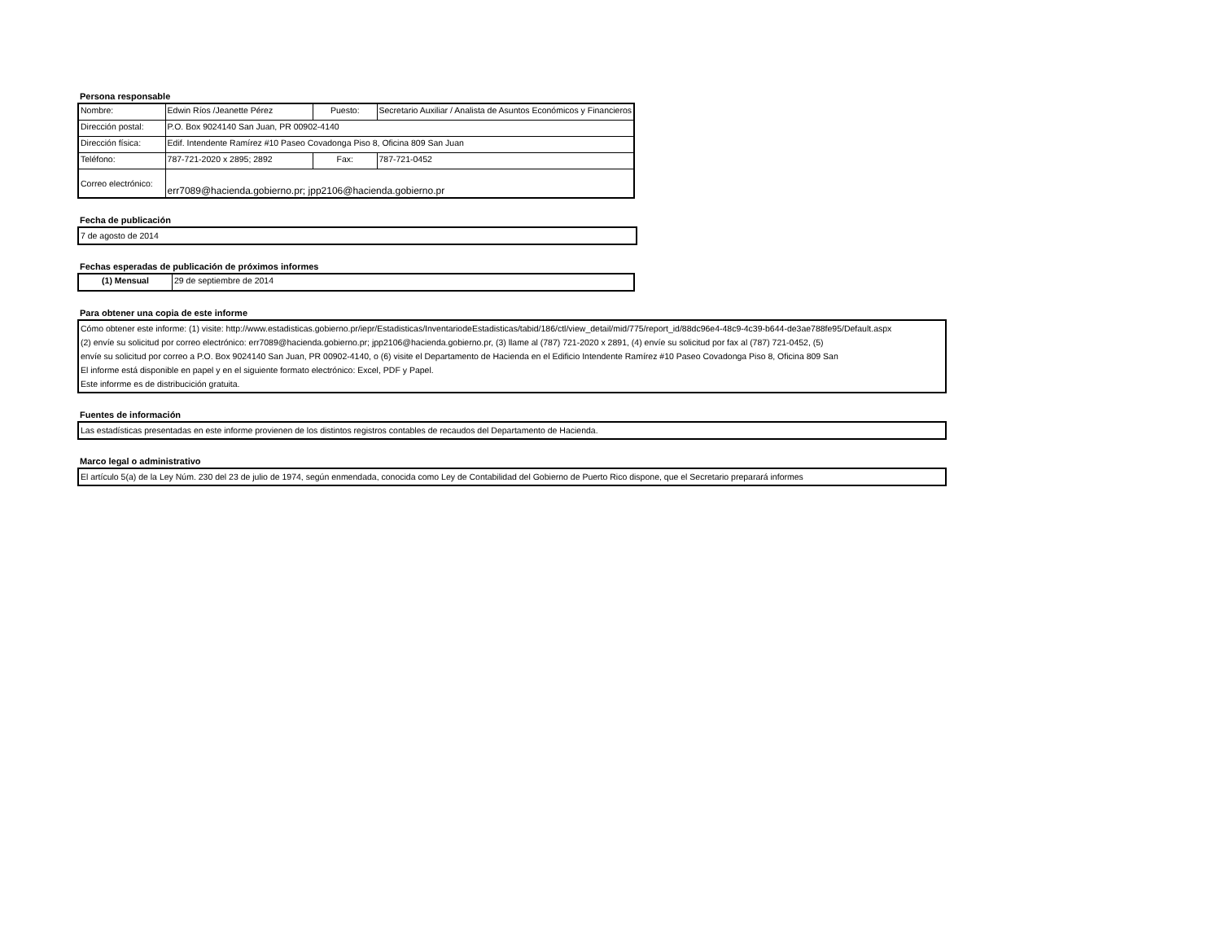Persona responsable
| Nombre: | Edwin Ríos /Jeanette Pérez | Puesto: | Secretario Auxiliar / Analista de Asuntos Económicos y Financieros |
| Dirección postal: | P.O. Box 9024140 San Juan, PR 00902-4140 | | |
| Dirección física: | Edif. Intendente Ramírez #10 Paseo Covadonga Piso 8, Oficina 809 San Juan | | |
| Teléfono: | 787-721-2020 x 2895; 2892 | Fax: | 787-721-0452 |
| Correo electrónico: | err7089@hacienda.gobierno.pr; jpp2106@hacienda.gobierno.pr | | |
Fecha de publicación
7 de agosto de 2014
Fechas esperadas de publicación de próximos informes
| (1) Mensual | 29 de septiembre de 2014 |
Para obtener una copia de este informe
Cómo obtener este informe: (1) visite: http://www.estadisticas.gobierno.pr/iepr/Estadisticas/InventariodeEstadisticas/tabid/186/ctl/view_detail/mid/775/report_id/88dc96e4-48c9-4c39-b644-de3ae788fe95/Default.aspx
(2) envíe su solicitud por correo electrónico: err7089@hacienda.gobierno.pr; jpp2106@hacienda.gobierno.pr, (3) llame al (787) 721-2020 x 2891, (4) envíe su solicitud por fax al (787) 721-0452, (5)
envíe su solicitud por correo a P.O. Box 9024140 San Juan, PR 00902-4140, o (6) visite el Departamento de Hacienda en el Edificio Intendente Ramírez #10 Paseo Covadonga Piso 8, Oficina 809 San
El informe está disponible en papel y en el siguiente formato electrónico: Excel, PDF y Papel.
Este inforrme es de distribucición gratuita.
Fuentes de información
Las estadísticas presentadas en este informe provienen de los distintos registros contables de recaudos del Departamento de Hacienda.
Marco legal o administrativo
El artículo 5(a) de la Ley Núm. 230 del 23 de julio de 1974, según enmendada, conocida como Ley de Contabilidad del Gobierno de Puerto Rico dispone, que el Secretario preparará informes